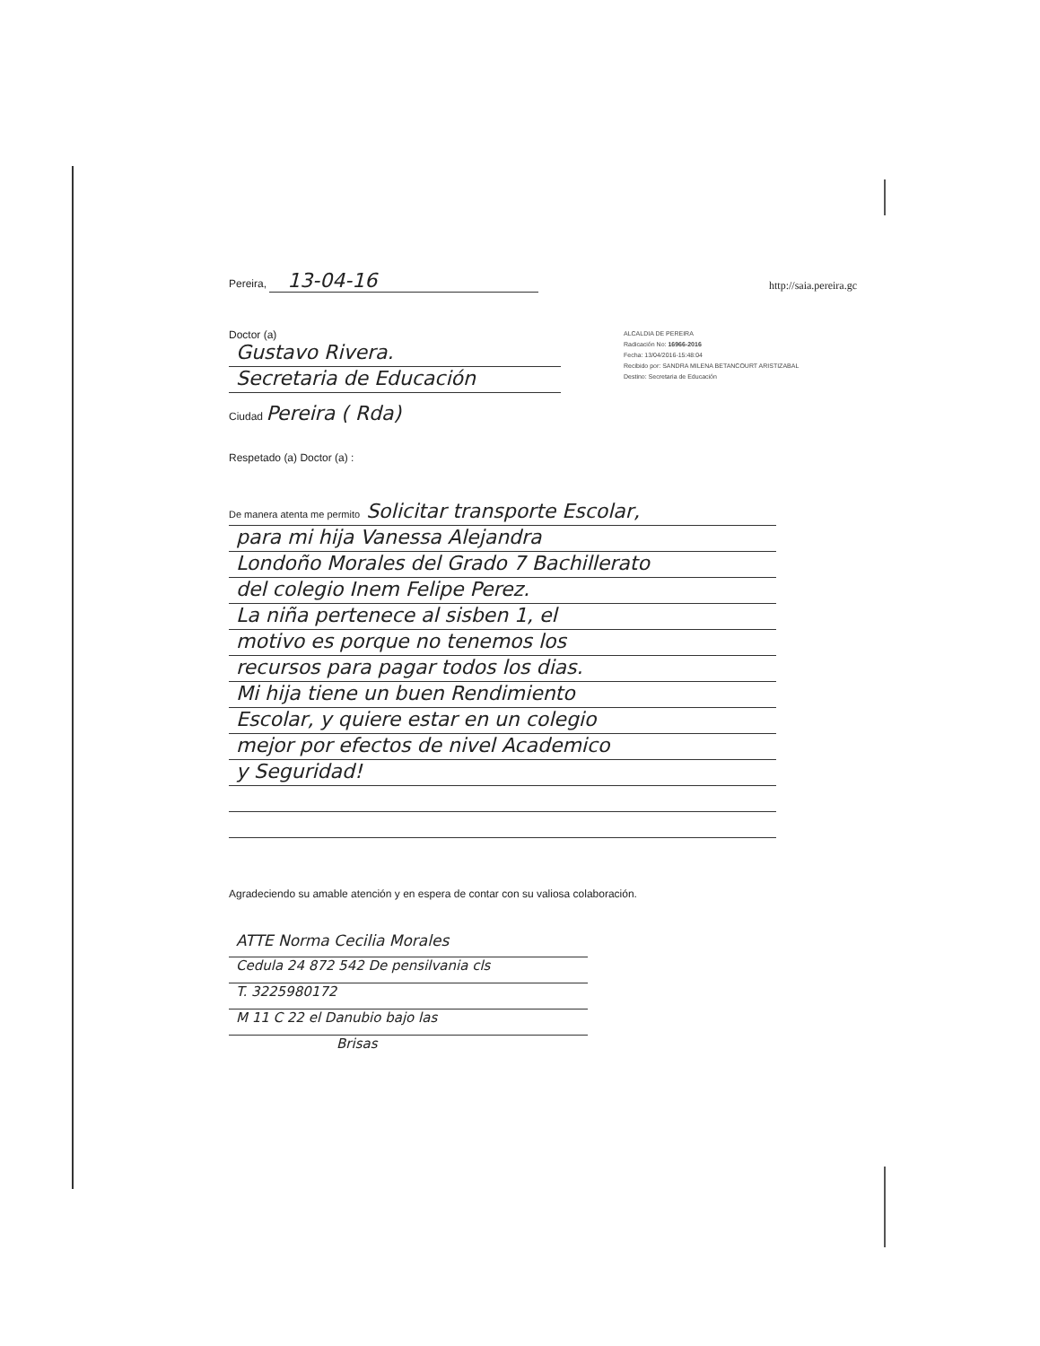Pereira, 13-04-16
http://saia.pereira.gc
Doctor (a)
Gustavo Rivera.
Secretaria de Educación
Ciudad Pereira ( Rda)
ALCALDIA DE PEREIRA
Radicación No: 16966-2016
Fecha: 13/04/2016-15:48:04
Recibido por: SANDRA MILENA BETANCOURT ARISTIZABAL
Destino: Secretaria de Educación
Respetado (a) Doctor (a) :
De manera atenta me permito Solicitar transporte Escolar,
para mi hija Vanessa Alejandra
Londoño Morales del Grado 7 Bachillerato
del colegio Inem Felipe Perez.
La niña pertenece al sisben 1, el
motivo es porque no tenemos los
recursos para pagar todos los dias.
Mi hija tiene un buen Rendimiento
Escolar, y quiere estar en un colegio
mejor por efectos de nivel Academico
y Seguridad!
Agradeciendo su amable atención y en espera de contar con su valiosa colaboración.
ATTE Norma Cecilia Morales
Cedula 24 872 542 De pensilvania cls
T. 3225980172
M 11 C 22 el Danubio bajo las
Brisas